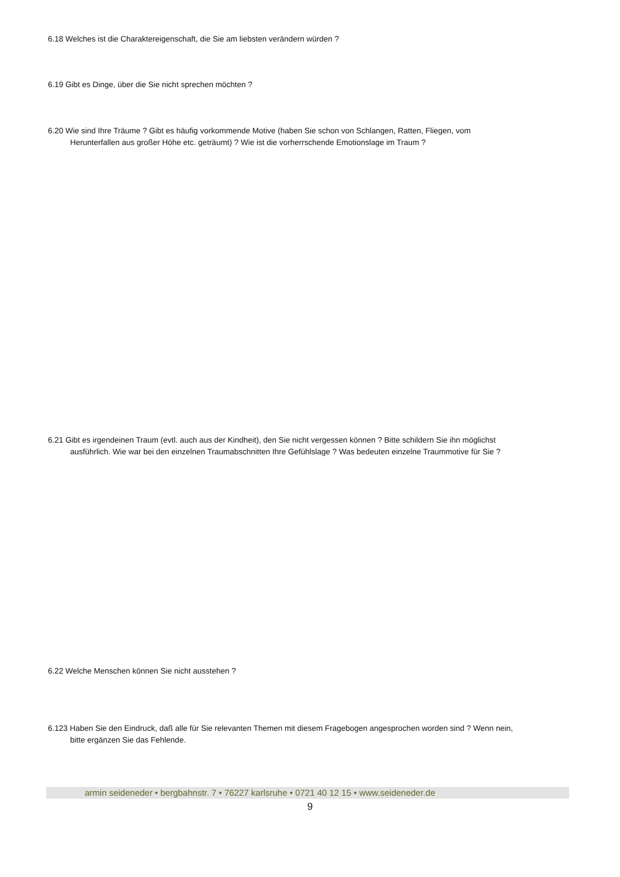6.18 Welches ist die Charaktereigenschaft, die Sie am liebsten verändern würden ?
6.19 Gibt es Dinge, über die Sie nicht sprechen möchten ?
6.20 Wie sind Ihre Träume ? Gibt es häufig vorkommende Motive (haben Sie schon von Schlangen, Ratten, Fliegen, vom
Herunterfallen aus großer Höhe etc. geträumt) ? Wie ist die vorherrschende Emotionslage im Traum ?
6.21 Gibt es irgendeinen Traum (evtl. auch aus der Kindheit), den Sie nicht vergessen können ? Bitte schildern Sie ihn möglichst
ausführlich. Wie war bei den einzelnen Traumabschnitten Ihre Gefühlslage ? Was bedeuten einzelne Traummotive für Sie ?
6.22 Welche Menschen können Sie nicht ausstehen ?
6.123 Haben Sie den Eindruck, daß alle für Sie relevanten Themen mit diesem Fragebogen angesprochen worden sind ? Wenn nein,
bitte ergänzen Sie das Fehlende.
armin seideneder • bergbahnstr. 7 • 76227 karlsruhe • 0721 40 12 15 • www.seideneder.de
9